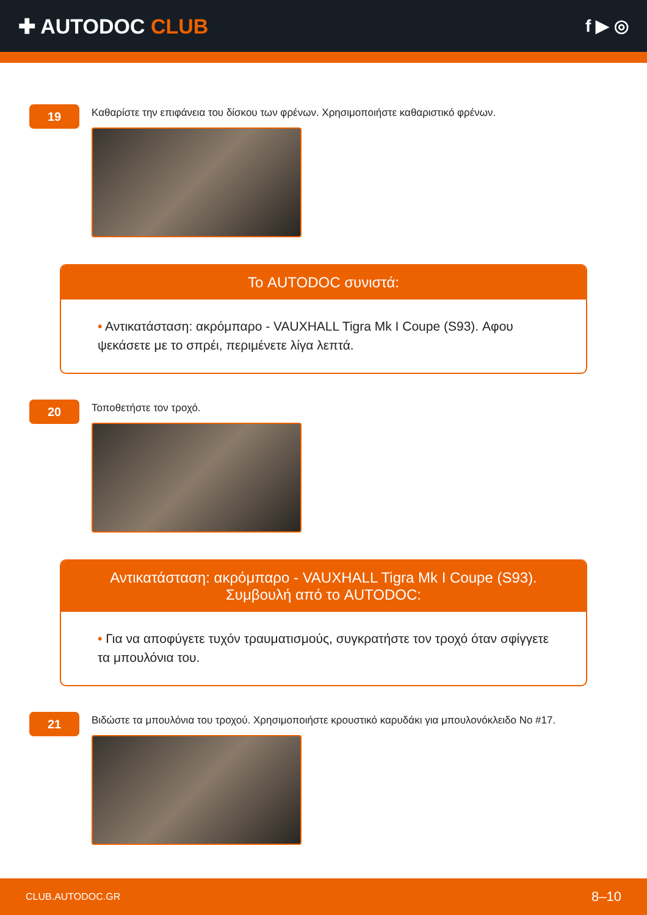✚ AUTODOC CLUB
f ▶ ◎
19
Καθαρίστε την επιφάνεια του δίσκου των φρένων. Χρησιμοποιήστε καθαριστικό φρένων.
Το AUTODOC συνιστά:
• Αντικατάσταση: ακρόμπαρο - VAUXHALL Tigra Mk I Coupe (S93). Αφου ψεκάσετε με το σπρέι, περιμένετε λίγα λεπτά.
20
Τοποθετήστε τον τροχό.
Αντικατάσταση: ακρόμπαρο - VAUXHALL Tigra Mk I Coupe (S93).
Συμβουλή από το AUTODOC:
• Για να αποφύγετε τυχόν τραυματισμούς, συγκρατήστε τον τροχό όταν σφίγγετε τα μπουλόνια του.
21
Βιδώστε τα μπουλόνια του τροχού. Χρησιμοποιήστε κρουστικό καρυδάκι για μπουλονόκλειδο No #17.
CLUB.AUTODOC.GR 8–10